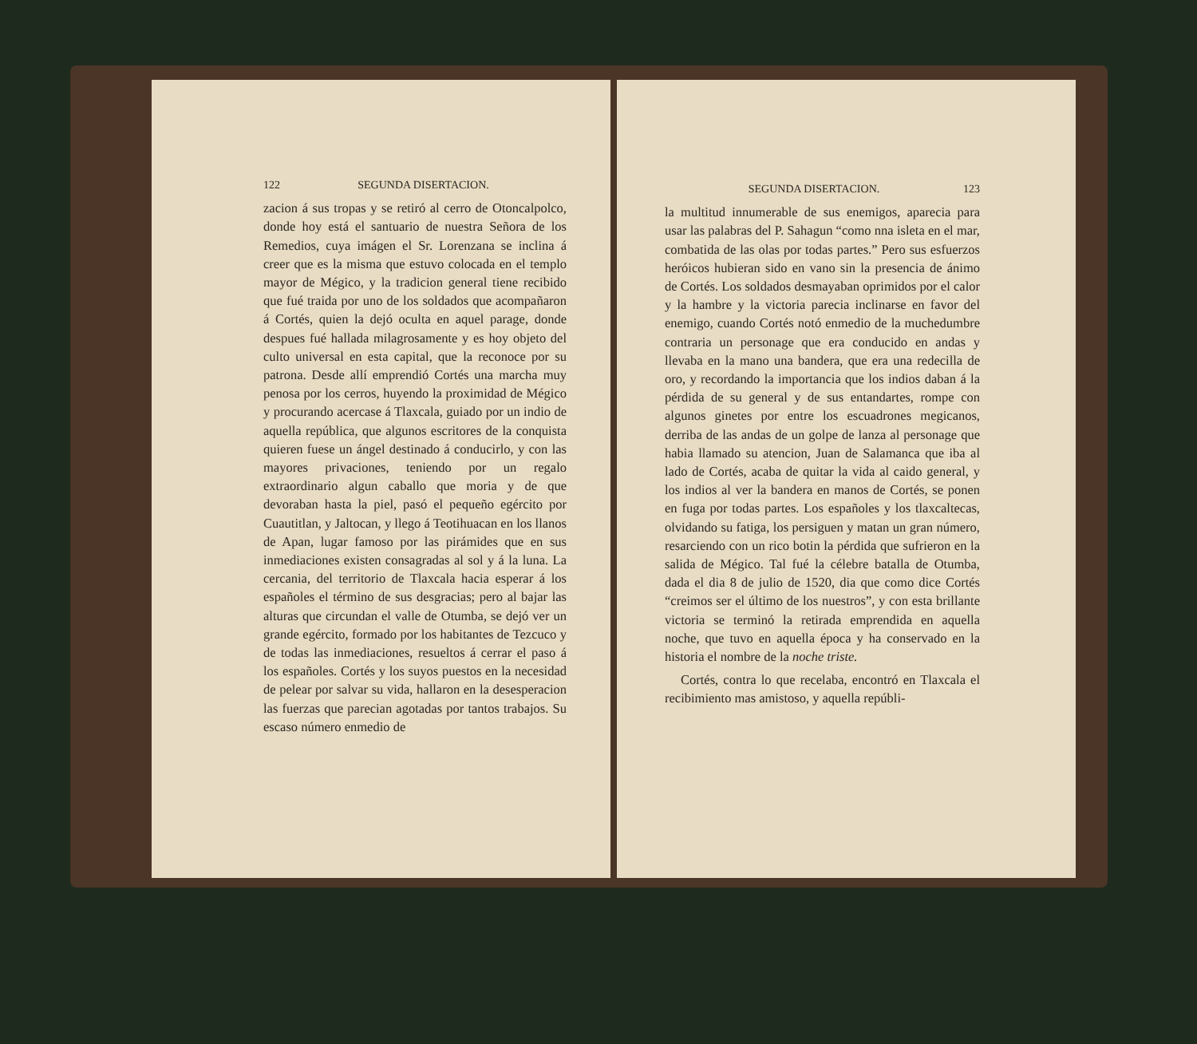122 SEGUNDA DISERTACION.
zacion á sus tropas y se retiró al cerro de Otoncalpolco, donde hoy está el santuario de nuestra Señora de los Remedios, cuya imágen el Sr. Lorenzana se inclina á creer que es la misma que estuvo colocada en el templo mayor de Mégico, y la tradicion general tiene recibido que fué traida por uno de los soldados que acompañaron á Cortés, quien la dejó oculta en aquel parage, donde despues fué hallada milagrosamente y es hoy objeto del culto universal en esta capital, que la reconoce por su patrona. Desde allí emprendió Cortés una marcha muy penosa por los cerros, huyendo la proximidad de Mégico y procurando acercase á Tlaxcala, guiado por un indio de aquella república, que algunos escritores de la conquista quieren fuese un ángel destinado á conducirlo, y con las mayores privaciones, teniendo por un regalo extraordinario algun caballo que moria y de que devoraban hasta la piel, pasó el pequeño egército por Cuautitlan, y Jaltocan, y llego á Teotihuacan en los llanos de Apan, lugar famoso por las pirámides que en sus inmediaciones existen consagradas al sol y á la luna. La cercania, del territorio de Tlaxcala hacia esperar á los españoles el término de sus desgracias; pero al bajar las alturas que circundan el valle de Otumba, se dejó ver un grande egército, formado por los habitantes de Tezcuco y de todas las inmediaciones, resueltos á cerrar el paso á los españoles. Cortés y los suyos puestos en la necesidad de pelear por salvar su vida, hallaron en la desesperacion las fuerzas que parecian agotadas por tantos trabajos. Su escaso número enmedio de
SEGUNDA DISERTACION. 123
la multitud innumerable de sus enemigos, aparecia para usar las palabras del P. Sahagun “como nna isleta en el mar, combatida de las olas por todas partes.” Pero sus esfuerzos heróicos hubieran sido en vano sin la presencia de ánimo de Cortés. Los soldados desmayaban oprimidos por el calor y la hambre y la victoria parecia inclinarse en favor del enemigo, cuando Cortés notó enmedio de la muchedumbre contraria un personage que era conducido en andas y llevaba en la mano una bandera, que era una redecilla de oro, y recordando la importancia que los indios daban á la pérdida de su general y de sus entandartes, rompe con algunos ginetes por entre los escuadrones megicanos, derriba de las andas de un golpe de lanza al personage que habia llamado su atencion, Juan de Salamanca que iba al lado de Cortés, acaba de quitar la vida al caido general, y los indios al ver la bandera en manos de Cortés, se ponen en fuga por todas partes. Los españoles y los tlaxcaltecas, olvidando su fatiga, los persiguen y matan un gran número, resarciendo con un rico botin la pérdida que sufrieron en la salida de Mégico. Tal fué la célebre batalla de Otumba, dada el dia 8 de julio de 1520, dia que como dice Cortés “creimos ser el último de los nuestros”, y con esta brillante victoria se terminó la retirada emprendida en aquella noche, que tuvo en aquella época y ha conservado en la historia el nombre de la noche triste.
Cortés, contra lo que recelaba, encontró en Tlaxcala el recibimiento mas amistoso, y aquella repúbli-